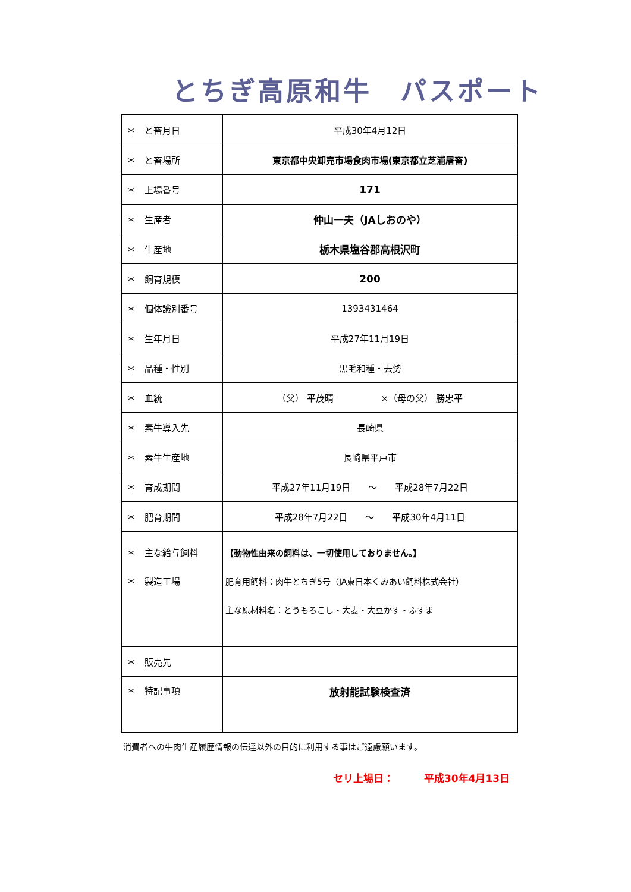とちぎ高原和牛　パスポート
| ＊ と畜月日 | 平成30年4月12日 |
| ＊ と畜場所 | 東京都中央卸売市場食肉市場(東京都立芝浦屠畜) |
| ＊ 上場番号 | 171 |
| ＊ 生産者 | 仲山一夫（JAしおのや） |
| ＊ 生産地 | 栃木県塩谷郡高根沢町 |
| ＊ 飼育規模 | 200 |
| ＊ 個体識別番号 | 1393431464 |
| ＊ 生年月日 | 平成27年11月19日 |
| ＊ 品種・性別 | 黒毛和種・去勢 |
| ＊ 血統 | （父） 平茂晴 ×（母の父） 勝忠平 |
| ＊ 素牛導入先 | 長崎県 |
| ＊ 素牛生産地 | 長崎県平戸市 |
| ＊ 育成期間 | 平成27年11月19日 ～ 平成28年7月22日 |
| ＊ 肥育期間 | 平成28年7月22日 ～ 平成30年4月11日 |
| ＊ 主な給与飼料 ＊ 製造工場 | 【動物性由来の飼料は、一切使用しておりません。】 肥育用飼料：肉牛とちぎ5号（JA東日本くみあい飼料株式会社） 主な原材料名：とうもろこし・大麦・大豆かす・ふすま |
| ＊ 販売先 | |
| ＊ 特記事項 | 放射能試験検査済 |
消費者への牛肉生産履歴情報の伝達以外の目的に利用する事はご遠慮願います。
セリ上場日：　　　平成30年4月13日